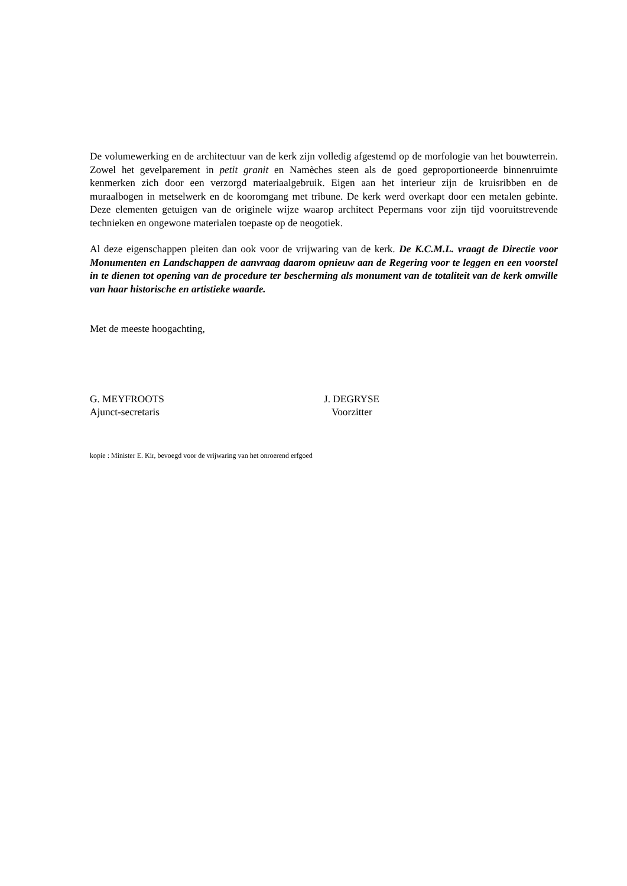De volumewerking en de architectuur van de kerk zijn volledig afgestemd op de morfologie van het bouwterrein. Zowel het gevelparement in petit granit en Namèches steen als de goed geproportioneerde binnenruimte kenmerken zich door een verzorgd materiaalgebruik. Eigen aan het interieur zijn de kruisribben en de muraalbogen in metselwerk en de kooromgang met tribune. De kerk werd overkapt door een metalen gebinte. Deze elementen getuigen van de originele wijze waarop architect Pepermans voor zijn tijd vooruitstrevende technieken en ongewone materialen toepaste op de neogotiek.
Al deze eigenschappen pleiten dan ook voor de vrijwaring van de kerk. De K.C.M.L. vraagt de Directie voor Monumenten en Landschappen de aanvraag daarom opnieuw aan de Regering voor te leggen en een voorstel in te dienen tot opening van de procedure ter bescherming als monument van de totaliteit van de kerk omwille van haar historische en artistieke waarde.
Met de meeste hoogachting,
G. MEYFROOTS
Ajunct-secretaris
J. DEGRYSE
Voorzitter
kopie : Minister E. Kir, bevoegd voor de vrijwaring van het onroerend erfgoed